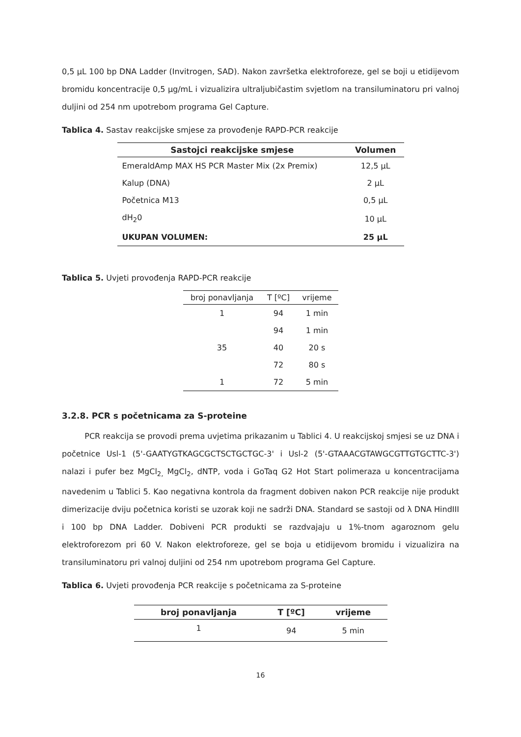0,5 µL 100 bp DNA Ladder (Invitrogen, SAD). Nakon završetka elektroforeze, gel se boji u etidijevom bromidu koncentracije 0,5 µg/mL i vizualizira ultraljubičastim svjetlom na transiluminatoru pri valnoj duljini od 254 nm upotrebom programa Gel Capture.
Tablica 4. Sastav reakcijske smjese za provođenje RAPD-PCR reakcije
| Sastojci reakcijske smjese | Volumen |
| --- | --- |
| EmeraldAmp MAX HS PCR Master Mix (2x Premix) | 12,5 µL |
| Kalup (DNA) | 2 µL |
| Početnica M13 | 0,5 µL |
| dH<sub>2</sub>0 | 10 µL |
| UKUPAN VOLUMEN: | 25 µL |
Tablica 5. Uvjeti provođenja RAPD-PCR reakcije
| broj ponavljanja | T [ºC] | vrijeme |
| --- | --- | --- |
| 1 | 94 | 1 min |
| | 94 | 1 min |
| 35 | 40 | 20 s |
| | 72 | 80 s |
| 1 | 72 | 5 min |
3.2.8. PCR s početnicama za S-proteine
PCR reakcija se provodi prema uvjetima prikazanim u Tablici 4. U reakcijskoj smjesi se uz DNA i početnice Usl-1 (5'-GAATYGTKAGCGCTSCTGCTGC-3' i Usl-2 (5'-GTAAACGTAWGCGTTGTGCTTC-3') nalazi i pufer bez MgCl<sub>2,</sub> MgCl<sub>2</sub>, dNTP, voda i GoTaq G2 Hot Start polimeraza u koncentracijama navedenim u Tablici 5. Kao negativna kontrola da fragment dobiven nakon PCR reakcije nije produkt dimerizacije dviju početnica koristi se uzorak koji ne sadrži DNA. Standard se sastoji od λ DNA HindIII i 100 bp DNA Ladder. Dobiveni PCR produkti se razdvajaju u 1%-tnom agaroznom gelu elektroforezom pri 60 V. Nakon elektroforeze, gel se boja u etidijevom bromidu i vizualizira na transiluminatoru pri valnoj duljini od 254 nm upotrebom programa Gel Capture.
Tablica 6. Uvjeti provođenja PCR reakcije s početnicama za S-proteine
| broj ponavljanja | T [ºC] | vrijeme |
| --- | --- | --- |
| 1 | 94 | 5 min |
16